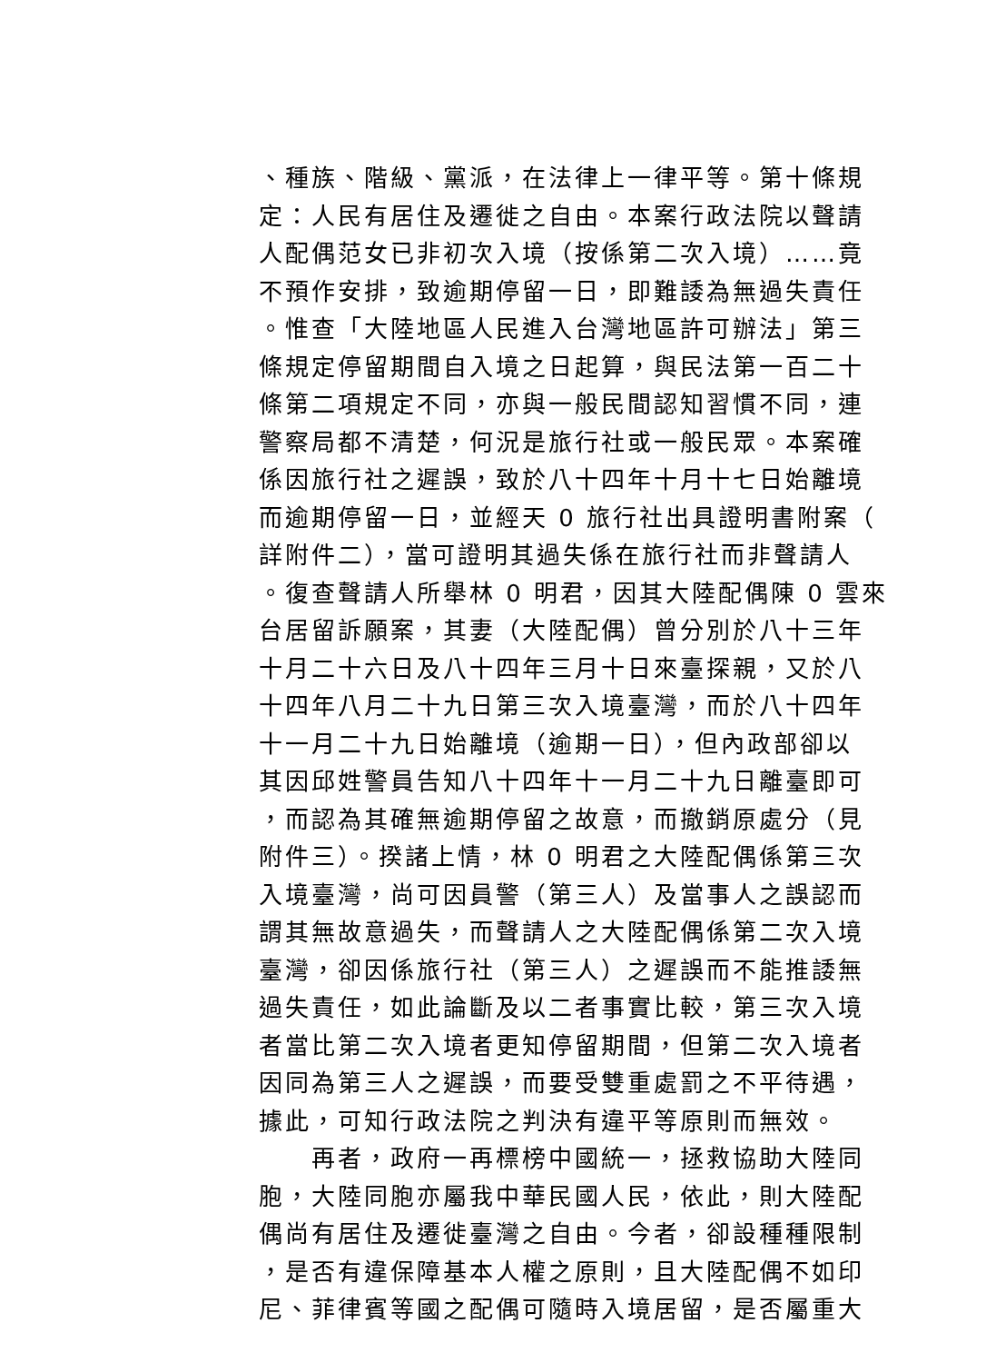、種族、階級、黨派，在法律上一律平等。第十條規
定：人民有居住及遷徙之自由。本案行政法院以聲請
人配偶范女已非初次入境（按係第二次入境）……竟
不預作安排，致逾期停留一日，即難諉為無過失責任
。惟查「大陸地區人民進入台灣地區許可辦法」第三
條規定停留期間自入境之日起算，與民法第一百二十
條第二項規定不同，亦與一般民間認知習慣不同，連
警察局都不清楚，何況是旅行社或一般民眾。本案確
係因旅行社之遲誤，致於八十四年十月十七日始離境
而逾期停留一日，並經天 0 旅行社出具證明書附案（
詳附件二），當可證明其過失係在旅行社而非聲請人
。復查聲請人所舉林 0 明君，因其大陸配偶陳 0 雲來
台居留訴願案，其妻（大陸配偶）曾分別於八十三年
十月二十六日及八十四年三月十日來臺探親，又於八
十四年八月二十九日第三次入境臺灣，而於八十四年
十一月二十九日始離境（逾期一日），但內政部卻以
其因邱姓警員告知八十四年十一月二十九日離臺即可
，而認為其確無逾期停留之故意，而撤銷原處分（見
附件三）。揆諸上情，林 0 明君之大陸配偶係第三次
入境臺灣，尚可因員警（第三人）及當事人之誤認而
謂其無故意過失，而聲請人之大陸配偶係第二次入境
臺灣，卻因係旅行社（第三人）之遲誤而不能推諉無
過失責任，如此論斷及以二者事實比較，第三次入境
者當比第二次入境者更知停留期間，但第二次入境者
因同為第三人之遲誤，而要受雙重處罰之不平待遇，
據此，可知行政法院之判決有違平等原則而無效。
　　再者，政府一再標榜中國統一，拯救協助大陸同
胞，大陸同胞亦屬我中華民國人民，依此，則大陸配
偶尚有居住及遷徙臺灣之自由。今者，卻設種種限制
，是否有違保障基本人權之原則，且大陸配偶不如印
尼、菲律賓等國之配偶可隨時入境居留，是否屬重大